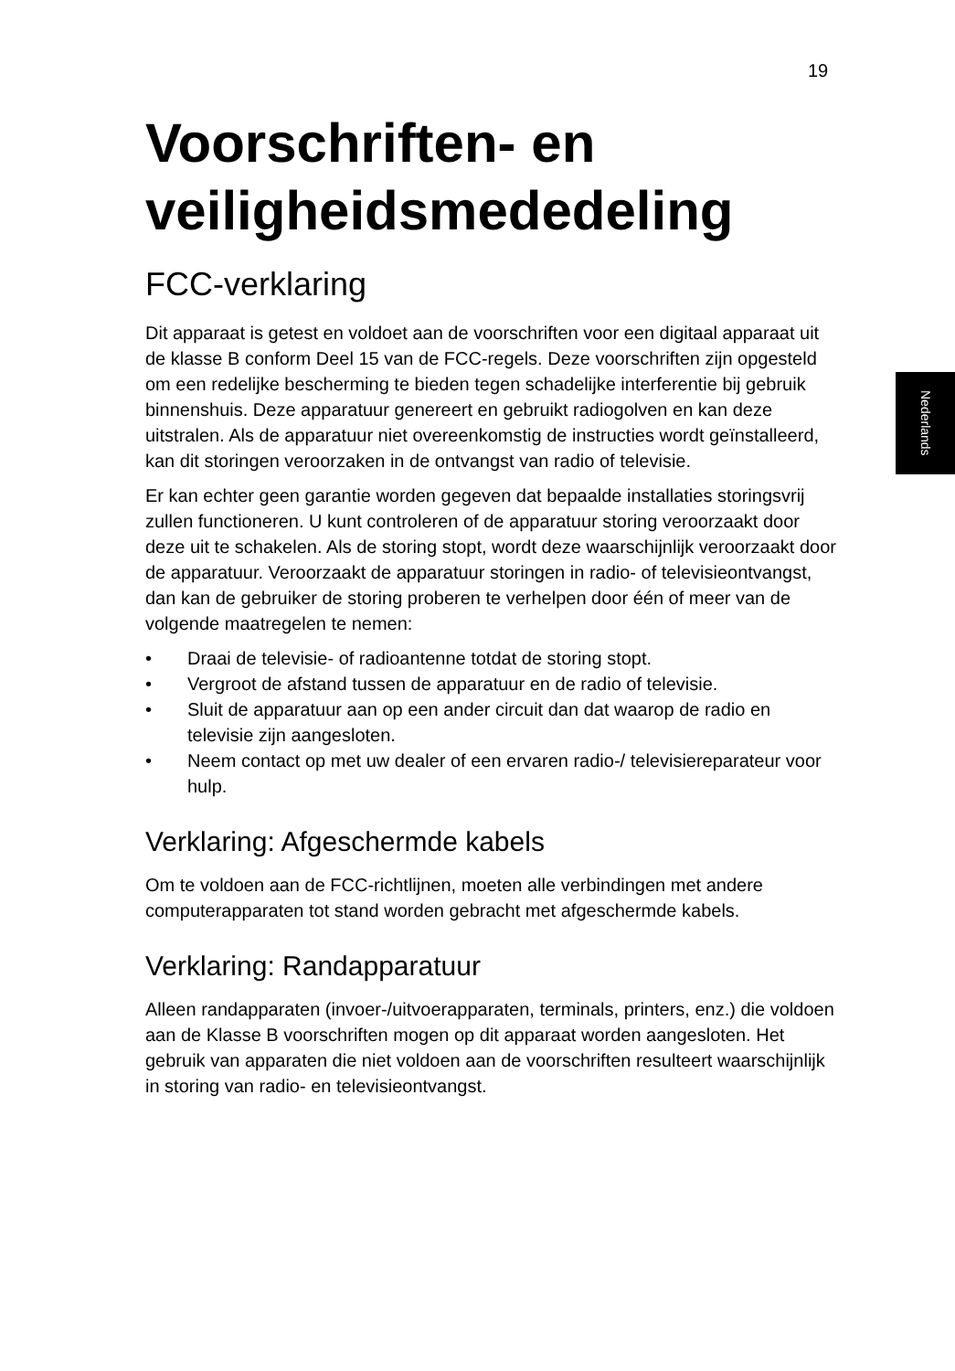19
Nederlands
Voorschriften- en veiligheidsmededeling
FCC-verklaring
Dit apparaat is getest en voldoet aan de voorschriften voor een digitaal apparaat uit de klasse B conform Deel 15 van de FCC-regels. Deze voorschriften zijn opgesteld om een redelijke bescherming te bieden tegen schadelijke interferentie bij gebruik binnenshuis. Deze apparatuur genereert en gebruikt radiogolven en kan deze uitstralen. Als de apparatuur niet overeenkomstig de instructies wordt geïnstalleerd, kan dit storingen veroorzaken in de ontvangst van radio of televisie.
Er kan echter geen garantie worden gegeven dat bepaalde installaties storingsvrij zullen functioneren. U kunt controleren of de apparatuur storing veroorzaakt door deze uit te schakelen. Als de storing stopt, wordt deze waarschijnlijk veroorzaakt door de apparatuur. Veroorzaakt de apparatuur storingen in radio- of televisieontvangst, dan kan de gebruiker de storing proberen te verhelpen door één of meer van de volgende maatregelen te nemen:
• Draai de televisie- of radioantenne totdat de storing stopt.
• Vergroot de afstand tussen de apparatuur en de radio of televisie.
• Sluit de apparatuur aan op een ander circuit dan dat waarop de radio en televisie zijn aangesloten.
• Neem contact op met uw dealer of een ervaren radio-/ televisiereparateur voor hulp.
Verklaring: Afgeschermde kabels
Om te voldoen aan de FCC-richtlijnen, moeten alle verbindingen met andere computerapparaten tot stand worden gebracht met afgeschermde kabels.
Verklaring: Randapparatuur
Alleen randapparaten (invoer-/uitvoerapparaten, terminals, printers, enz.) die voldoen aan de Klasse B voorschriften mogen op dit apparaat worden aangesloten. Het gebruik van apparaten die niet voldoen aan de voorschriften resulteert waarschijnlijk in storing van radio- en televisieontvangst.